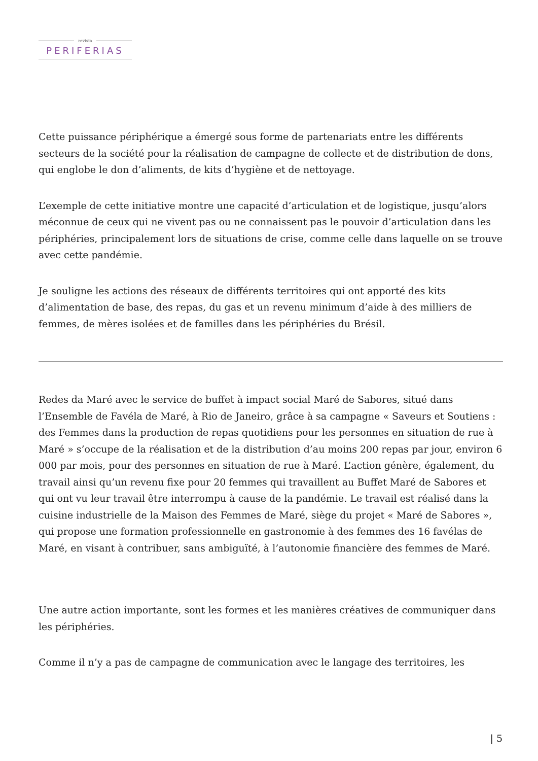revista
PERIFERIAS
Cette puissance périphérique a émergé sous forme de partenariats entre les différents secteurs de la société pour la réalisation de campagne de collecte et de distribution de dons, qui englobe le don d’aliments, de kits d’hygiène et de nettoyage.
L’exemple de cette initiative montre une capacité d’articulation et de logistique, jusqu’alors méconnue de ceux qui ne vivent pas ou ne connaissent pas le pouvoir d’articulation dans les périphéries, principalement lors de situations de crise, comme celle dans laquelle on se trouve avec cette pandémie.
Je souligne les actions des réseaux de différents territoires qui ont apporté des kits d’alimentation de base, des repas, du gas et un revenu minimum d’aide à des milliers de femmes, de mères isolées et de familles dans les périphéries du Brésil.
Redes da Maré avec le service de buffet à impact social Maré de Sabores, situé dans l’Ensemble de Favéla de Maré, à Rio de Janeiro, grâce à sa campagne « Saveurs et Soutiens : des Femmes dans la production de repas quotidiens pour les personnes en situation de rue à Maré » s’occupe de la réalisation et de la distribution d’au moins 200 repas par jour, environ 6 000 par mois, pour des personnes en situation de rue à Maré. L’action génère, également, du travail ainsi qu’un revenu fixe pour 20 femmes qui travaillent au Buffet Maré de Sabores et qui ont vu leur travail être interrompu à cause de la pandémie. Le travail est réalisé dans la cuisine industrielle de la Maison des Femmes de Maré, siège du projet « Maré de Sabores », qui propose une formation professionnelle en gastronomie à des femmes des 16 favélas de Maré, en visant à contribuer, sans ambiguïté, à l’autonomie financière des femmes de Maré.
Une autre action importante, sont les formes et les manières créatives de communiquer dans les périphéries.
Comme il n’y a pas de campagne de communication avec le langage des territoires, les
| 5